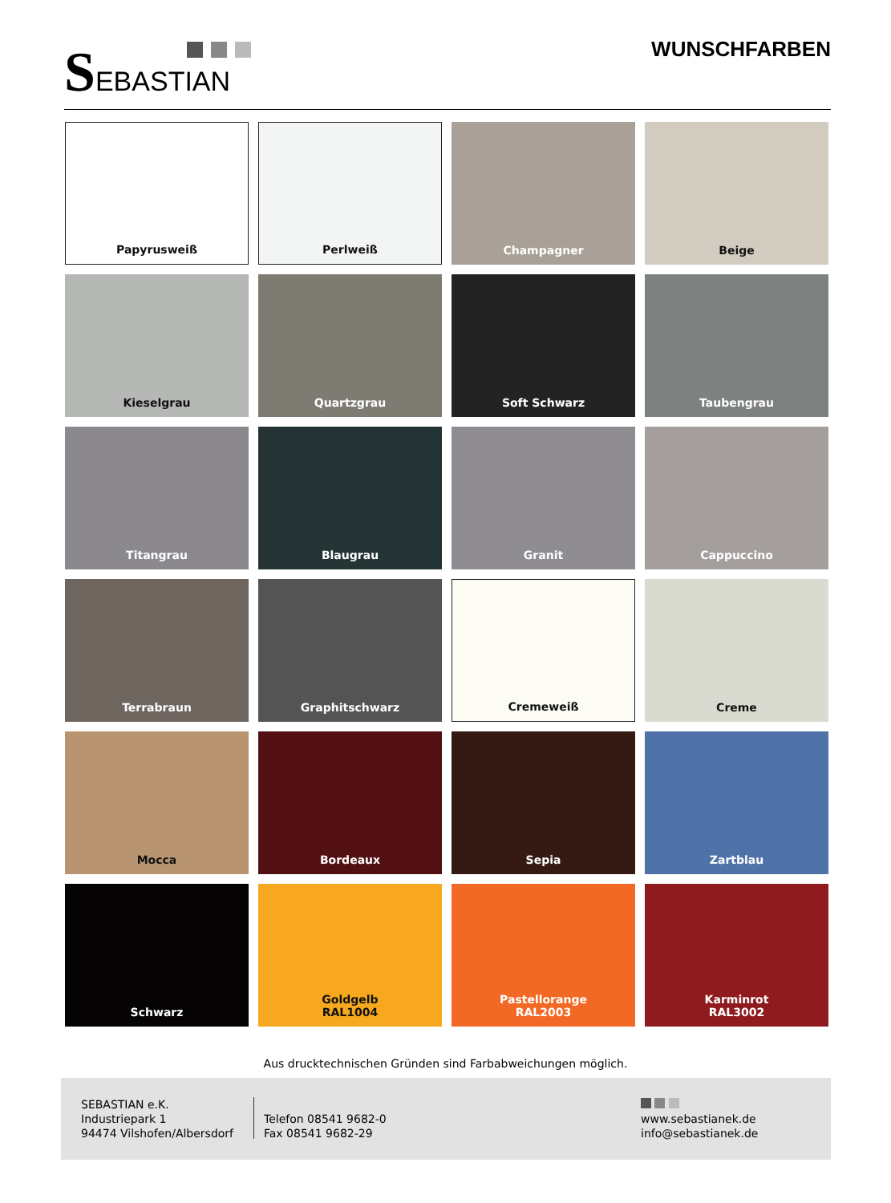SEBASTIAN WUNSCHFARBEN
Papyrusweiß
Perlweiß
Champagner
Beige
Kieselgrau
Quartzgrau
Soft Schwarz
Taubengrau
Titangrau
Blaugrau
Granit
Cappuccino
Terrabraun
Graphitschwarz
Cremeweiß
Creme
Mocca
Bordeaux
Sepia
Zartblau
Schwarz
Goldgelb
RAL1004
Pastellorange
RAL2003
Karminrot
RAL3002
Aus drucktechnischen Gründen sind Farbabweichungen möglich.
SEBASTIAN e.K.
Industriepark 1
94474 Vilshofen/Albersdorf
Telefon 08541 9682-0
Fax 08541 9682-29
www.sebastianek.de
info@sebastianek.de